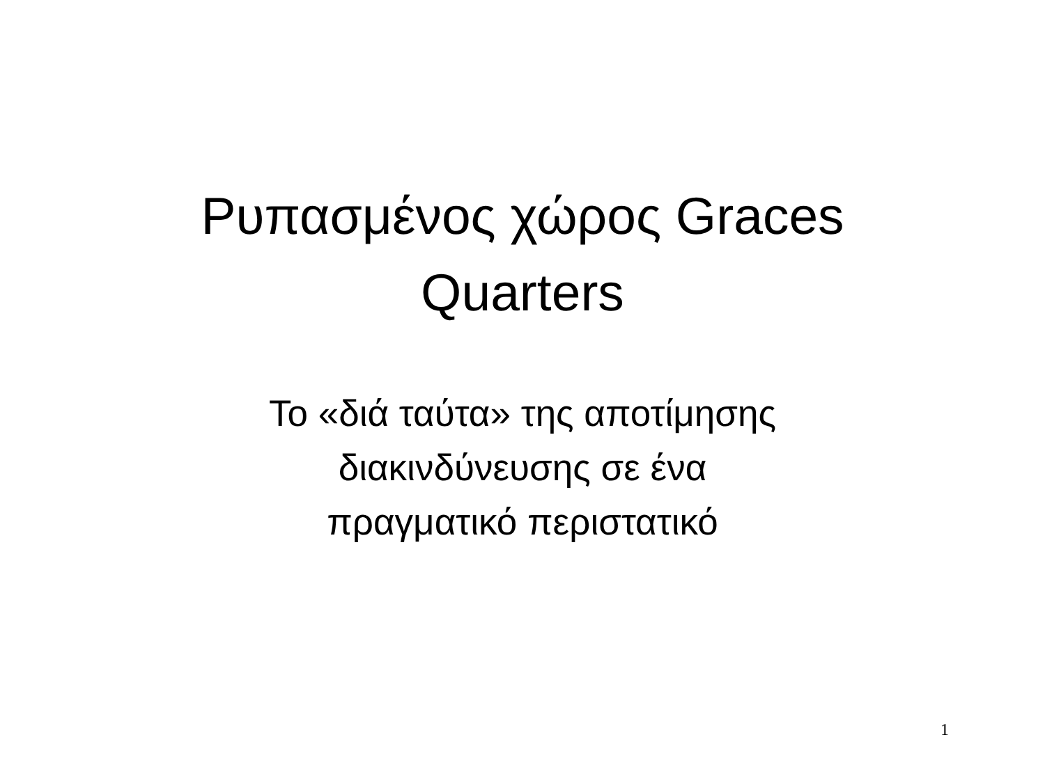Ρυπασμένος χώρος Graces
Quarters
Το «διά ταύτα» της αποτίμησης
διακινδύνευσης σε ένα
πραγματικό περιστατικό
1